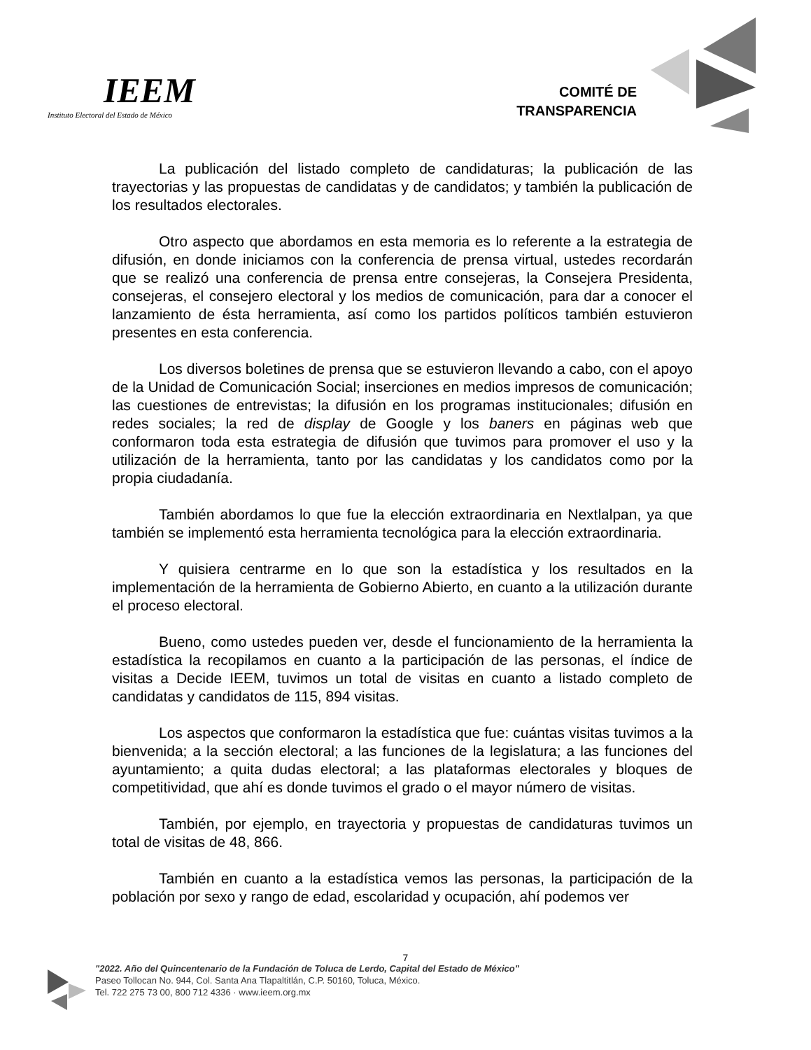IEEM
Instituto Electoral del Estado de México
COMITÉ DE
TRANSPARENCIA
La publicación del listado completo de candidaturas; la publicación de las trayectorias y las propuestas de candidatas y de candidatos; y también la publicación de los resultados electorales.
Otro aspecto que abordamos en esta memoria es lo referente a la estrategia de difusión, en donde iniciamos con la conferencia de prensa virtual, ustedes recordarán que se realizó una conferencia de prensa entre consejeras, la Consejera Presidenta, consejeras, el consejero electoral y los medios de comunicación, para dar a conocer el lanzamiento de ésta herramienta, así como los partidos políticos también estuvieron presentes en esta conferencia.
Los diversos boletines de prensa que se estuvieron llevando a cabo, con el apoyo de la Unidad de Comunicación Social; inserciones en medios impresos de comunicación; las cuestiones de entrevistas; la difusión en los programas institucionales; difusión en redes sociales; la red de display de Google y los baners en páginas web que conformaron toda esta estrategia de difusión que tuvimos para promover el uso y la utilización de la herramienta, tanto por las candidatas y los candidatos como por la propia ciudadanía.
También abordamos lo que fue la elección extraordinaria en Nextlalpan, ya que también se implementó esta herramienta tecnológica para la elección extraordinaria.
Y quisiera centrarme en lo que son la estadística y los resultados en la implementación de la herramienta de Gobierno Abierto, en cuanto a la utilización durante el proceso electoral.
Bueno, como ustedes pueden ver, desde el funcionamiento de la herramienta la estadística la recopilamos en cuanto a la participación de las personas, el índice de visitas a Decide IEEM, tuvimos un total de visitas en cuanto a listado completo de candidatas y candidatos de 115, 894 visitas.
Los aspectos que conformaron la estadística que fue: cuántas visitas tuvimos a la bienvenida; a la sección electoral; a las funciones de la legislatura; a las funciones del ayuntamiento; a quita dudas electoral; a las plataformas electorales y bloques de competitividad, que ahí es donde tuvimos el grado o el mayor número de visitas.
También, por ejemplo, en trayectoria y propuestas de candidaturas tuvimos un total de visitas de 48, 866.
También en cuanto a la estadística vemos las personas, la participación de la población por sexo y rango de edad, escolaridad y ocupación, ahí podemos ver
7
"2022. Año del Quincentenario de la Fundación de Toluca de Lerdo, Capital del Estado de México"
Paseo Tollocan No. 944, Col. Santa Ana Tlapaltitlán, C.P. 50160, Toluca, México.
Tel. 722 275 73 00, 800 712 4336 · www.ieem.org.mx